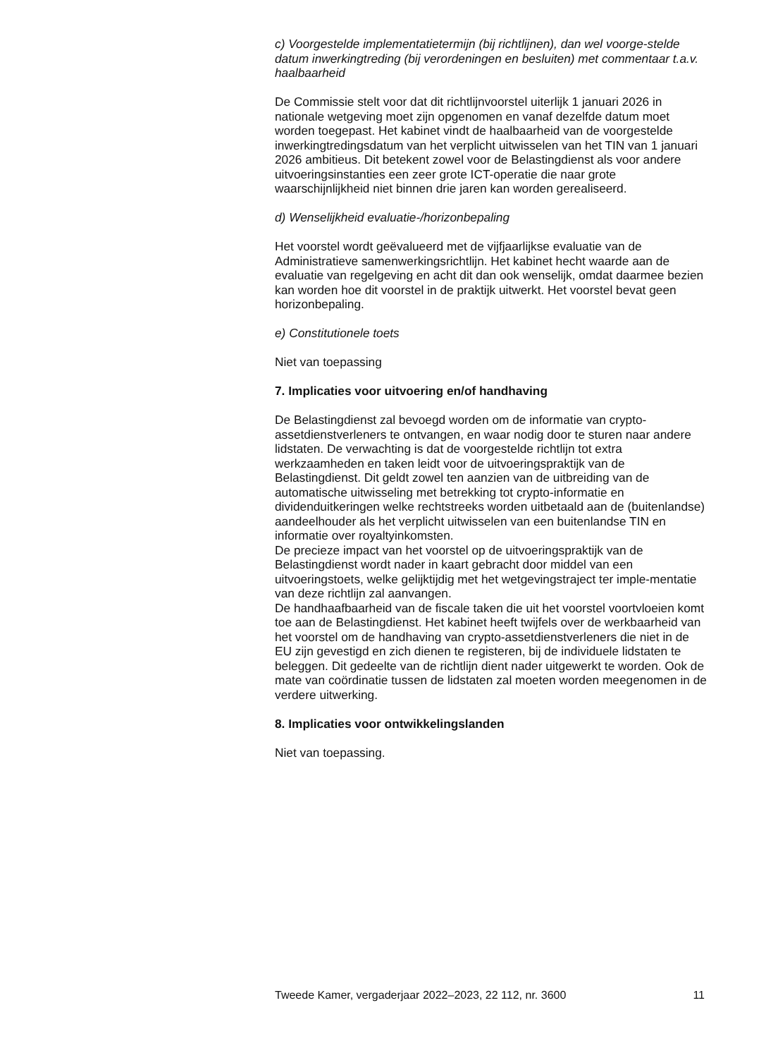c) Voorgestelde implementatietermijn (bij richtlijnen), dan wel voorge-stelde datum inwerkingtreding (bij verordeningen en besluiten) met commentaar t.a.v. haalbaarheid
De Commissie stelt voor dat dit richtlijnvoorstel uiterlijk 1 januari 2026 in nationale wetgeving moet zijn opgenomen en vanaf dezelfde datum moet worden toegepast. Het kabinet vindt de haalbaarheid van de voorgestelde inwerkingtredingsdatum van het verplicht uitwisselen van het TIN van 1 januari 2026 ambitieus. Dit betekent zowel voor de Belastingdienst als voor andere uitvoeringsinstanties een zeer grote ICT-operatie die naar grote waarschijnlijkheid niet binnen drie jaren kan worden gerealiseerd.
d) Wenselijkheid evaluatie-/horizonbepaling
Het voorstel wordt geëvalueerd met de vijfjaarlijkse evaluatie van de Administratieve samenwerkingsrichtlijn. Het kabinet hecht waarde aan de evaluatie van regelgeving en acht dit dan ook wenselijk, omdat daarmee bezien kan worden hoe dit voorstel in de praktijk uitwerkt. Het voorstel bevat geen horizonbepaling.
e) Constitutionele toets
Niet van toepassing
7. Implicaties voor uitvoering en/of handhaving
De Belastingdienst zal bevoegd worden om de informatie van crypto-assetdienstverleners te ontvangen, en waar nodig door te sturen naar andere lidstaten. De verwachting is dat de voorgestelde richtlijn tot extra werkzaamheden en taken leidt voor de uitvoeringspraktijk van de Belastingdienst. Dit geldt zowel ten aanzien van de uitbreiding van de automatische uitwisseling met betrekking tot crypto-informatie en dividenduitkeringen welke rechtstreeks worden uitbetaald aan de (buitenlandse) aandeelhouder als het verplicht uitwisselen van een buitenlandse TIN en informatie over royaltyinkomsten.
De precieze impact van het voorstel op de uitvoeringspraktijk van de Belastingdienst wordt nader in kaart gebracht door middel van een uitvoeringstoets, welke gelijktijdig met het wetgevingstraject ter imple-mentatie van deze richtlijn zal aanvangen.
De handhaafbaarheid van de fiscale taken die uit het voorstel voortvloeien komt toe aan de Belastingdienst. Het kabinet heeft twijfels over de werkbaarheid van het voorstel om de handhaving van crypto-assetdienstverleners die niet in de EU zijn gevestigd en zich dienen te registeren, bij de individuele lidstaten te beleggen. Dit gedeelte van de richtlijn dient nader uitgewerkt te worden. Ook de mate van coördinatie tussen de lidstaten zal moeten worden meegenomen in de verdere uitwerking.
8. Implicaties voor ontwikkelingslanden
Niet van toepassing.
Tweede Kamer, vergaderjaar 2022–2023, 22 112, nr. 3600 11